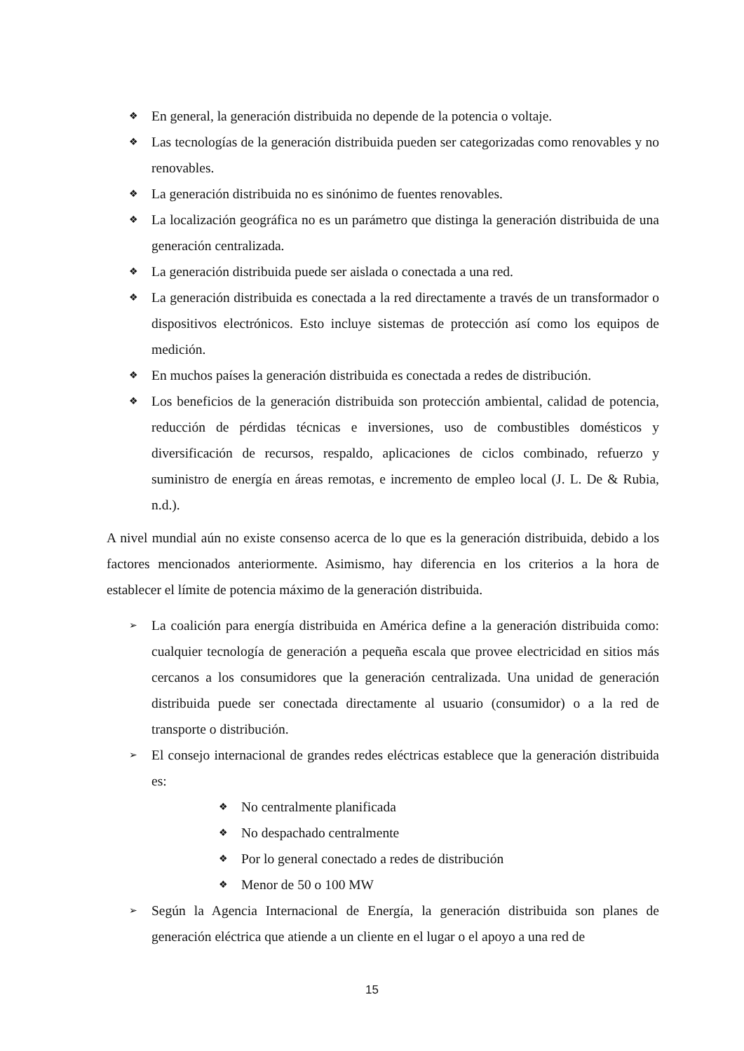❖ En general, la generación distribuida no depende de la potencia o voltaje.
❖ Las tecnologías de la generación distribuida pueden ser categorizadas como renovables y no renovables.
❖ La generación distribuida no es sinónimo de fuentes renovables.
❖ La localización geográfica no es un parámetro que distinga la generación distribuida de una generación centralizada.
❖ La generación distribuida puede ser aislada o conectada a una red.
❖ La generación distribuida es conectada a la red directamente a través de un transformador o dispositivos electrónicos. Esto incluye sistemas de protección así como los equipos de medición.
❖ En muchos países la generación distribuida es conectada a redes de distribución.
❖ Los beneficios de la generación distribuida son protección ambiental, calidad de potencia, reducción de pérdidas técnicas e inversiones, uso de combustibles domésticos y diversificación de recursos, respaldo, aplicaciones de ciclos combinado, refuerzo y suministro de energía en áreas remotas, e incremento de empleo local (J. L. De & Rubia, n.d.).
A nivel mundial aún no existe consenso acerca de lo que es la generación distribuida, debido a los factores mencionados anteriormente. Asimismo, hay diferencia en los criterios a la hora de establecer el límite de potencia máximo de la generación distribuida.
➢ La coalición para energía distribuida en América define a la generación distribuida como: cualquier tecnología de generación a pequeña escala que provee electricidad en sitios más cercanos a los consumidores que la generación centralizada. Una unidad de generación distribuida puede ser conectada directamente al usuario (consumidor) o a la red de transporte o distribución.
➢ El consejo internacional de grandes redes eléctricas establece que la generación distribuida es:
❖ No centralmente planificada
❖ No despachado centralmente
❖ Por lo general conectado a redes de distribución
❖ Menor de 50 o 100 MW
➢ Según la Agencia Internacional de Energía, la generación distribuida son planes de generación eléctrica que atiende a un cliente en el lugar o el apoyo a una red de
15